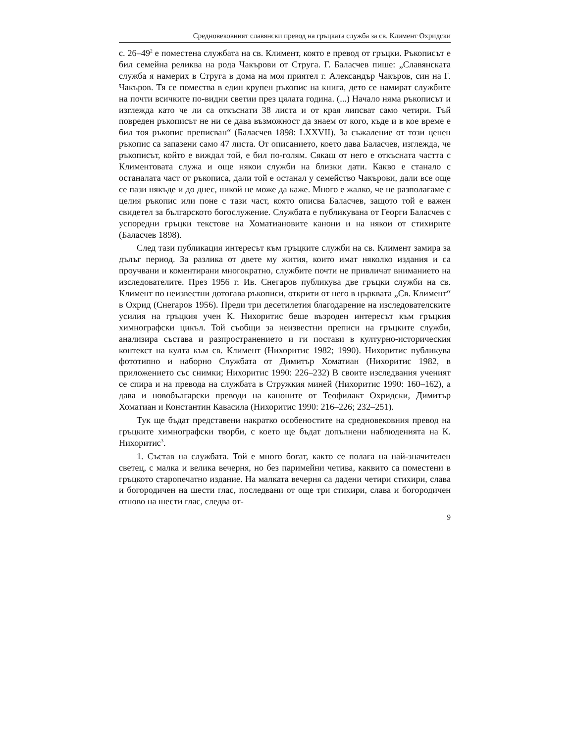Средновековният славянски превод на гръцката служба за св. Климент Охридски
с. 26–49<sup>2</sup> е поместена службата на св. Климент, която е превод от гръцки. Ръкописът е бил семейна реликва на рода Чакърови от Струга. Г. Баласчев пише: „Славянската служба я намерих в Струга в дома на моя приятел г. Александър Чакъров, син на Г. Чакъров. Тя се помества в един крупен ръкопис на книга, дето се намират службите на почти всичките по-видни светии през цялата година. (...) Начало няма ръкописът и изглежда като че ли са откъснати 38 листа и от края липсват само четири. Тъй повреден ръкописът не ни се дава възможност да знаем от кого, къде и в кое време е бил тоя ръкопис преписван“ (Баласчев 1898: LXXVII). За съжаление от този ценен ръкопис са запазени само 47 листа. От описанието, което дава Баласчев, изглежда, че ръкописът, който е виждал той, е бил по-голям. Сякаш от него е откъсната частта с Климентовата служа и още някои служби на близки дати. Какво е станало с останалата част от ръкописа, дали той е останал у семейство Чакърови, дали все още се пази някъде и до днес, никой не може да каже. Много е жалко, че не разполагаме с целия ръкопис или поне с тази част, която описва Баласчев, защото той е важен свидетел за българското богослужение. Службата е публикувана от Георги Баласчев с успоредни гръцки текстове на Хоматиановите канони и на някои от стихирите (Баласчев 1898).
След тази публикация интересът към гръцките служби на св. Климент замира за дълъг период. За разлика от двете му жития, които имат няколко издания и са проучвани и коментирани многократно, службите почти не привличат вниманието на изследователите. През 1956 г. Ив. Снегаров публикува две гръцки служби на св. Климент по неизвестни дотогава ръкописи, открити от него в църквата „Св. Климент“ в Охрид (Снегаров 1956). Преди три десетилетия благодарение на изследователските усилия на гръцкия учен К. Нихоритис беше възроден интересът към гръцкия химнографски цикъл. Той съобщи за неизвестни преписи на гръцките служби, анализира състава и разпространението и ги постави в културно-историческия контекст на култа към св. Климент (Нихоритис 1982; 1990). Нихоритис публикува фототипно и наборно Службата от Димитър Хоматиан (Нихоритис 1982, в приложението със снимки; Нихоритис 1990: 226–232) В своите изследвания ученият се спира и на превода на службата в Стружкия миней (Нихоритис 1990: 160–162), а дава и новобългарски преводи на каноните от Теофилакт Охридски, Димитър Хоматиан и Константин Кавасила (Нихоритис 1990: 216–226; 232–251).
Тук ще бъдат представени накратко особеностите на средновековния превод на гръцките химнографски творби, с което ще бъдат допълнени наблюденията на К. Нихоритис<sup>3</sup>.
1. Състав на службата. Той е много богат, както се полага на най-значителен светец, с малка и велика вечерня, но без паримейни четива, каквито са поместени в гръцкото старопечатно издание. На малката вечерня са дадени четири стихири, слава и богородичен на шести глас, последвани от още три стихири, слава и богородичен отново на шести глас, следва от-
9